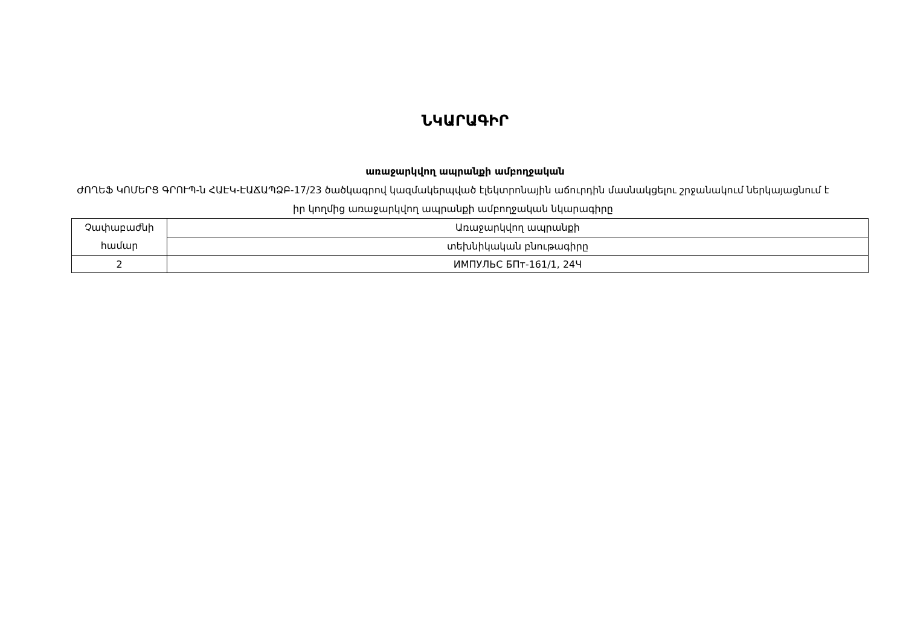ՆԿԱՐԱԳԻՐ
առաջարկվող ապրանքի ամբողջական
ԺՈՂԵՖ ԿՈՄԵՐՑ ԳՐՈՒՊ-ն ՀԱԷԿ-ԷԱՃԱՊՁԲ-17/23 ծածկագրով կազմակերպված էլեկտրոնային աճուրդին մասնակցելու շրջանակում ներկայացնում է իր կողմից առաջարկվող ապրանքի ամբողջական նկարագիրը
| Չափաբաժնի համար | Առաջարկվող ապրանքի |
| | տեխնիկական բնութագիրը |
| 2 | ИМПУЛЬС БПт-161/1, 24Ч |